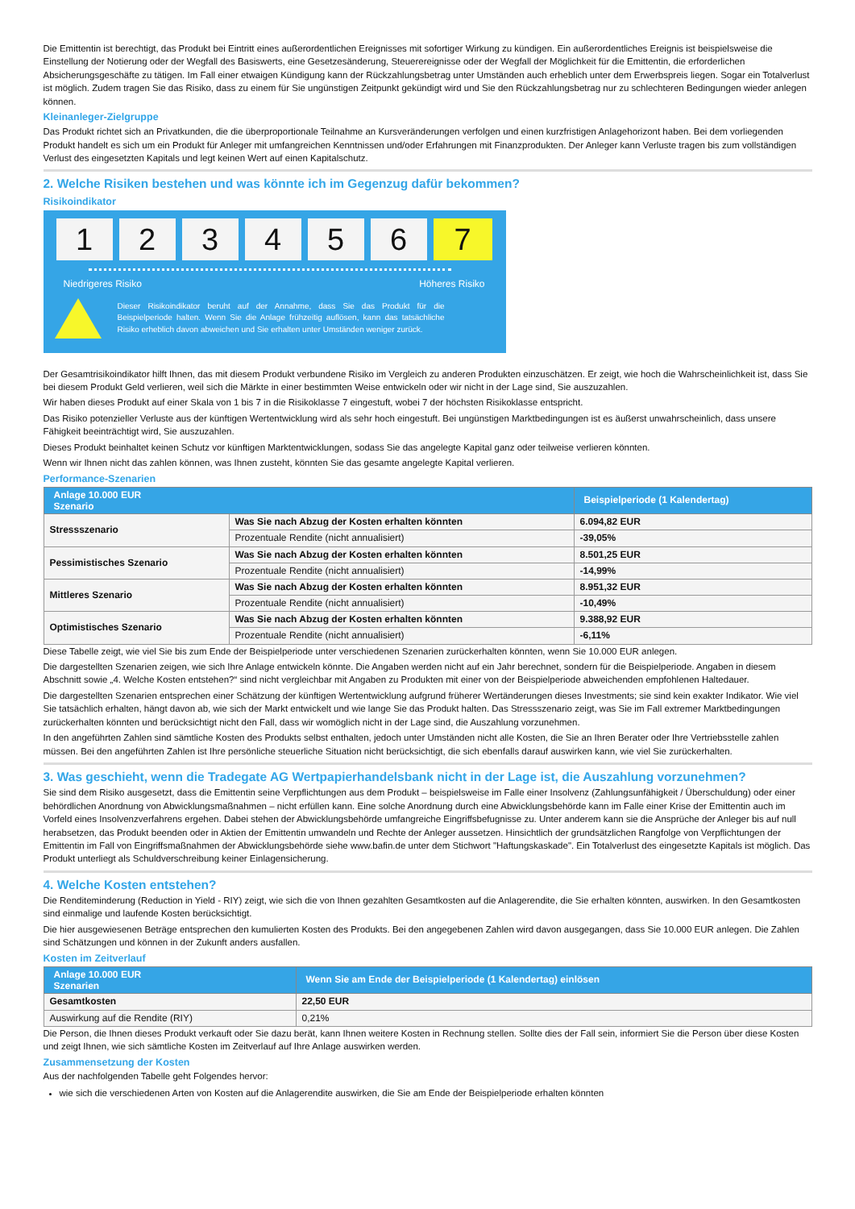Die Emittentin ist berechtigt, das Produkt bei Eintritt eines außerordentlichen Ereignisses mit sofortiger Wirkung zu kündigen. Ein außerordentliches Ereignis ist beispielsweise die Einstellung der Notierung oder der Wegfall des Basiswerts, eine Gesetzesänderung, Steuerereignisse oder der Wegfall der Möglichkeit für die Emittentin, die erforderlichen Absicherungsgeschäfte zu tätigen. Im Fall einer etwaigen Kündigung kann der Rückzahlungsbetrag unter Umständen auch erheblich unter dem Erwerbspreis liegen. Sogar ein Totalverlust ist möglich. Zudem tragen Sie das Risiko, dass zu einem für Sie ungünstigen Zeitpunkt gekündigt wird und Sie den Rückzahlungsbetrag nur zu schlechteren Bedingungen wieder anlegen können.
Kleinanleger-Zielgruppe
Das Produkt richtet sich an Privatkunden, die die überproportionale Teilnahme an Kursveränderungen verfolgen und einen kurzfristigen Anlagehorizont haben. Bei dem vorliegenden Produkt handelt es sich um ein Produkt für Anleger mit umfangreichen Kenntnissen und/oder Erfahrungen mit Finanzprodukten. Der Anleger kann Verluste tragen bis zum vollständigen Verlust des eingesetzten Kapitals und legt keinen Wert auf einen Kapitalschutz.
2. Welche Risiken bestehen und was könnte ich im Gegenzug dafür bekommen?
Risikoindikator
1 2 3 4 5 6 7
Niedrigeres Risiko Höheres Risiko
Dieser Risikoindikator beruht auf der Annahme, dass Sie das Produkt für die Beispielperiode halten. Wenn Sie die Anlage frühzeitig auflösen, kann das tatsächliche Risiko erheblich davon abweichen und Sie erhalten unter Umständen weniger zurück.
Der Gesamtrisikoindikator hilft Ihnen, das mit diesem Produkt verbundene Risiko im Vergleich zu anderen Produkten einzuschätzen. Er zeigt, wie hoch die Wahrscheinlichkeit ist, dass Sie bei diesem Produkt Geld verlieren, weil sich die Märkte in einer bestimmten Weise entwickeln oder wir nicht in der Lage sind, Sie auszuzahlen.
Wir haben dieses Produkt auf einer Skala von 1 bis 7 in die Risikoklasse 7 eingestuft, wobei 7 der höchsten Risikoklasse entspricht.
Das Risiko potenzieller Verluste aus der künftigen Wertentwicklung wird als sehr hoch eingestuft. Bei ungünstigen Marktbedingungen ist es äußerst unwahrscheinlich, dass unsere Fähigkeit beeinträchtigt wird, Sie auszuzahlen.
Dieses Produkt beinhaltet keinen Schutz vor künftigen Marktentwicklungen, sodass Sie das angelegte Kapital ganz oder teilweise verlieren könnten.
Wenn wir Ihnen nicht das zahlen können, was Ihnen zusteht, könnten Sie das gesamte angelegte Kapital verlieren.
Performance-Szenarien
| Anlage 10.000 EUR Szenario | | Beispielperiode (1 Kalendertag) |
| --- | --- | --- |
| Stressszenario | Was Sie nach Abzug der Kosten erhalten könnten | 6.094,82 EUR |
| | Prozentuale Rendite (nicht annualisiert) | -39,05% |
| Pessimistisches Szenario | Was Sie nach Abzug der Kosten erhalten könnten | 8.501,25 EUR |
| | Prozentuale Rendite (nicht annualisiert) | -14,99% |
| Mittleres Szenario | Was Sie nach Abzug der Kosten erhalten könnten | 8.951,32 EUR |
| | Prozentuale Rendite (nicht annualisiert) | -10,49% |
| Optimistisches Szenario | Was Sie nach Abzug der Kosten erhalten könnten | 9.388,92 EUR |
| | Prozentuale Rendite (nicht annualisiert) | -6,11% |
Diese Tabelle zeigt, wie viel Sie bis zum Ende der Beispielperiode unter verschiedenen Szenarien zurückerhalten könnten, wenn Sie 10.000 EUR anlegen.
Die dargestellten Szenarien zeigen, wie sich Ihre Anlage entwickeln könnte. Die Angaben werden nicht auf ein Jahr berechnet, sondern für die Beispielperiode. Angaben in diesem Abschnitt sowie „4. Welche Kosten entstehen?“ sind nicht vergleichbar mit Angaben zu Produkten mit einer von der Beispielperiode abweichenden empfohlenen Haltedauer.
Die dargestellten Szenarien entsprechen einer Schätzung der künftigen Wertentwicklung aufgrund früherer Wertänderungen dieses Investments; sie sind kein exakter Indikator. Wie viel Sie tatsächlich erhalten, hängt davon ab, wie sich der Markt entwickelt und wie lange Sie das Produkt halten. Das Stressszenario zeigt, was Sie im Fall extremer Marktbedingungen zurückerhalten könnten und berücksichtigt nicht den Fall, dass wir womöglich nicht in der Lage sind, die Auszahlung vorzunehmen.
In den angeführten Zahlen sind sämtliche Kosten des Produkts selbst enthalten, jedoch unter Umständen nicht alle Kosten, die Sie an Ihren Berater oder Ihre Vertriebsstelle zahlen müssen. Bei den angeführten Zahlen ist Ihre persönliche steuerliche Situation nicht berücksichtigt, die sich ebenfalls darauf auswirken kann, wie viel Sie zurückerhalten.
3. Was geschieht, wenn die Tradegate AG Wertpapierhandelsbank nicht in der Lage ist, die Auszahlung vorzunehmen?
Sie sind dem Risiko ausgesetzt, dass die Emittentin seine Verpflichtungen aus dem Produkt – beispielsweise im Falle einer Insolvenz (Zahlungsunfähigkeit / Überschuldung) oder einer behördlichen Anordnung von Abwicklungsmaßnahmen – nicht erfüllen kann. Eine solche Anordnung durch eine Abwicklungsbehörde kann im Falle einer Krise der Emittentin auch im Vorfeld eines Insolvenzverfahrens ergehen. Dabei stehen der Abwicklungsbehörde umfangreiche Eingriffsbefugnisse zu. Unter anderem kann sie die Ansprüche der Anleger bis auf null herabsetzen, das Produkt beenden oder in Aktien der Emittentin umwandeln und Rechte der Anleger aussetzen. Hinsichtlich der grundsätzlichen Rangfolge von Verpflichtungen der Emittentin im Fall von Eingriffsmaßnahmen der Abwicklungsbehörde siehe www.bafin.de unter dem Stichwort "Haftungskaskade". Ein Totalverlust des eingesetzte Kapitals ist möglich. Das Produkt unterliegt als Schuldverschreibung keiner Einlagensicherung.
4. Welche Kosten entstehen?
Die Renditeminderung (Reduction in Yield - RIY) zeigt, wie sich die von Ihnen gezahlten Gesamtkosten auf die Anlagerendite, die Sie erhalten könnten, auswirken. In den Gesamtkosten sind einmalige und laufende Kosten berücksichtigt.
Die hier ausgewiesenen Beträge entsprechen den kumulierten Kosten des Produkts. Bei den angegebenen Zahlen wird davon ausgegangen, dass Sie 10.000 EUR anlegen. Die Zahlen sind Schätzungen und können in der Zukunft anders ausfallen.
Kosten im Zeitverlauf
| Anlage 10.000 EUR Szenarien | Wenn Sie am Ende der Beispielperiode (1 Kalendertag) einlösen |
| --- | --- |
| Gesamtkosten | 22,50 EUR |
| Auswirkung auf die Rendite (RIY) | 0,21% |
Die Person, die Ihnen dieses Produkt verkauft oder Sie dazu berät, kann Ihnen weitere Kosten in Rechnung stellen. Sollte dies der Fall sein, informiert Sie die Person über diese Kosten und zeigt Ihnen, wie sich sämtliche Kosten im Zeitverlauf auf Ihre Anlage auswirken werden.
Zusammensetzung der Kosten
Aus der nachfolgenden Tabelle geht Folgendes hervor:
wie sich die verschiedenen Arten von Kosten auf die Anlagerendite auswirken, die Sie am Ende der Beispielperiode erhalten könnten